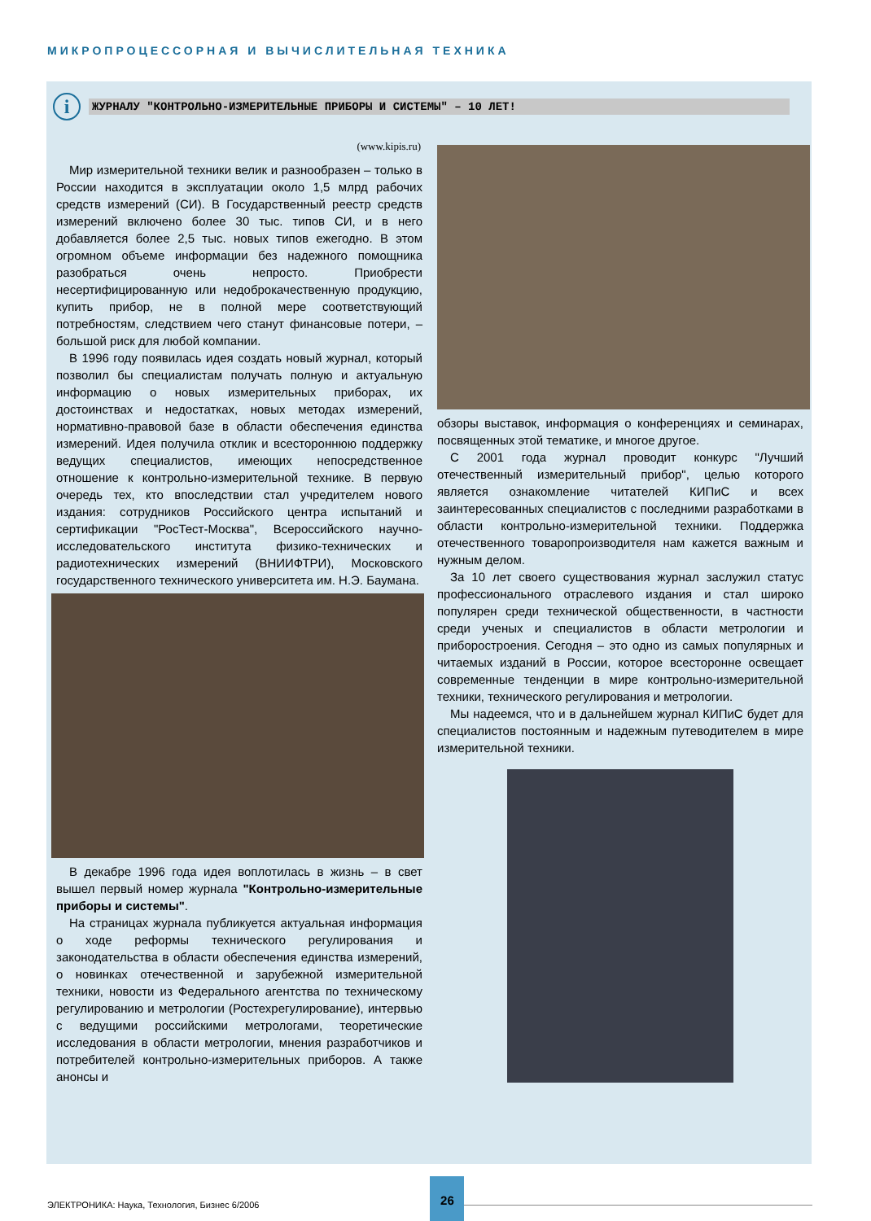МИКРОПРОЦЕССОРНАЯ И ВЫЧИСЛИТЕЛЬНАЯ ТЕХНИКА
i
ЖУРНАЛУ "КОНТРОЛЬНО-ИЗМЕРИТЕЛЬНЫЕ ПРИБОРЫ И СИСТЕМЫ" – 10 ЛЕТ!
(www.kipis.ru)
Мир измерительной техники велик и разнообразен – только в России находится в эксплуатации около 1,5 млрд рабочих средств измерений (СИ). В Государственный реестр средств измерений включено более 30 тыс. типов СИ, и в него добавляется более 2,5 тыс. новых типов ежегодно. В этом огромном объеме информации без надежного помощника разобраться очень непросто. Приобрести несертифицированную или недоброкачественную продукцию, купить прибор, не в полной мере соответствующий потребностям, следствием чего станут финансовые потери, – большой риск для любой компании.
В 1996 году появилась идея создать новый журнал, который позволил бы специалистам получать полную и актуальную информацию о новых измерительных приборах, их достоинствах и недостатках, новых методах измерений, нормативно-правовой базе в области обеспечения единства измерений. Идея получила отклик и всестороннюю поддержку ведущих специалистов, имеющих непосредственное отношение к контрольно-измерительной технике. В первую очередь тех, кто впоследствии стал учредителем нового издания: сотрудников Российского центра испытаний и сертификации "РосТест-Москва", Всероссийского научно-исследовательского института физико-технических и радиотехнических измерений (ВНИИФТРИ), Московского государственного технического университета им. Н.Э. Баумана.
В декабре 1996 года идея воплотилась в жизнь – в свет вышел первый номер журнала "Контрольно-измерительные приборы и системы".
На страницах журнала публикуется актуальная информация о ходе реформы технического регулирования и законодательства в области обеспечения единства измерений, о новинках отечественной и зарубежной измерительной техники, новости из Федерального агентства по техническому регулированию и метрологии (Ростехрегулирование), интервью с ведущими российскими метрологами, теоретические исследования в области метрологии, мнения разработчиков и потребителей контрольно-измерительных приборов. А также анонсы и
обзоры выставок, информация о конференциях и семинарах, посвященных этой тематике, и многое другое.
С 2001 года журнал проводит конкурс "Лучший отечественный измерительный прибор", целью которого является ознакомление читателей КИПиС и всех заинтересованных специалистов с последними разработками в области контрольно-измерительной техники. Поддержка отечественного товаропроизводителя нам кажется важным и нужным делом.
За 10 лет своего существования журнал заслужил статус профессионального отраслевого издания и стал широко популярен среди технической общественности, в частности среди ученых и специалистов в области метрологии и приборостроения. Сегодня – это одно из самых популярных и читаемых изданий в России, которое всесторонне освещает современные тенденции в мире контрольно-измерительной техники, технического регулирования и метрологии.
Мы надеемся, что и в дальнейшем журнал КИПиС будет для специалистов постоянным и надежным путеводителем в мире измерительной техники.
ЭЛЕКТРОНИКА: Наука, Технология, Бизнес 6/2006
26